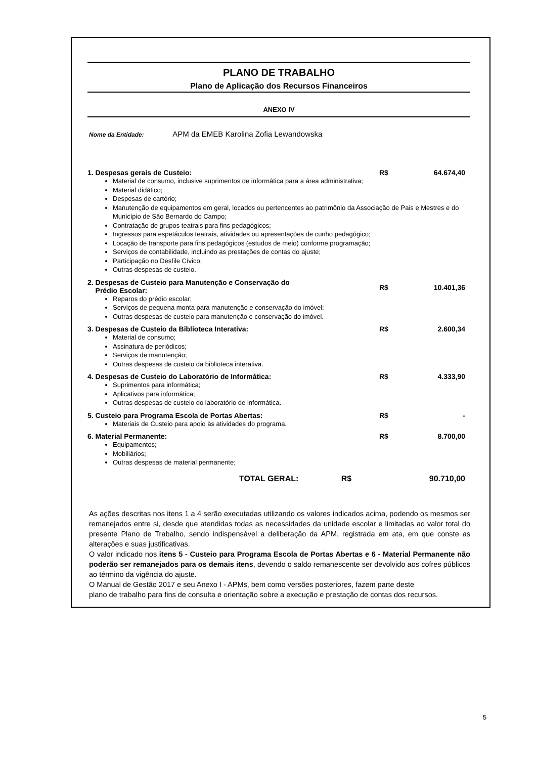PLANO DE TRABALHO
Plano de Aplicação dos Recursos Financeiros
ANEXO IV
Nome da Entidade: APM da EMEB Karolina Zofia Lewandowska
| 1. Despesas gerais de Custeio: | R$ | 64.674,40 |
| Material de consumo, inclusive suprimentos de informática para a área administrativa; Material didático; Despesas de cartório; Manutenção de equipamentos em geral, locados ou pertencentes ao patrimônio da Associação de Pais e Mestres e do Município de São Bernardo do Campo; Contratação de grupos teatrais para fins pedagógicos; Ingressos para espetáculos teatrais, atividades ou apresentações de cunho pedagógico; Locação de transporte para fins pedagógicos (estudos de meio) conforme programação; Serviços de contabilidade, incluindo as prestações de contas do ajuste; Participação no Desfile Cívico; Outras despesas de custeio. | | |
| 2. Despesas de Custeio para Manutenção e Conservação do Prédio Escolar: | R$ | 10.401,36 |
| Reparos do prédio escolar; Serviços de pequena monta para manutenção e conservação do imóvel; Outras despesas de custeio para manutenção e conservação do imóvel. | | |
| 3. Despesas de Custeio da Biblioteca Interativa: | R$ | 2.600,34 |
| Material de consumo; Assinatura de periódicos; Serviços de manutenção; Outras despesas de custeio da biblioteca interativa. | | |
| 4. Despesas de Custeio do Laboratório de Informática: | R$ | 4.333,90 |
| Suprimentos para informática; Aplicativos para informática; Outras despesas de custeio do laboratório de informática. | | |
| 5. Custeio para Programa Escola de Portas Abertas: | R$ | - |
| Materiais de Custeio para apoio às atividades do programa. | | |
| 6. Material Permanente: | R$ | 8.700,00 |
| Equipamentos; Mobiliários; Outras despesas de material permanente; | | |
| TOTAL GERAL: R$ | | 90.710,00 |
As ações descritas nos itens 1 a 4 serão executadas utilizando os valores indicados acima, podendo os mesmos ser remanejados entre si, desde que atendidas todas as necessidades da unidade escolar e limitadas ao valor total do presente Plano de Trabalho, sendo indispensável a deliberação da APM, registrada em ata, em que conste as alterações e suas justificativas.
O valor indicado nos itens 5 - Custeio para Programa Escola de Portas Abertas e 6 - Material Permanente não poderão ser remanejados para os demais itens, devendo o saldo remanescente ser devolvido aos cofres públicos ao término da vigência do ajuste.
O Manual de Gestão 2017 e seu Anexo I - APMs, bem como versões posteriores, fazem parte deste
plano de trabalho para fins de consulta e orientação sobre a execução e prestação de contas dos recursos.
5